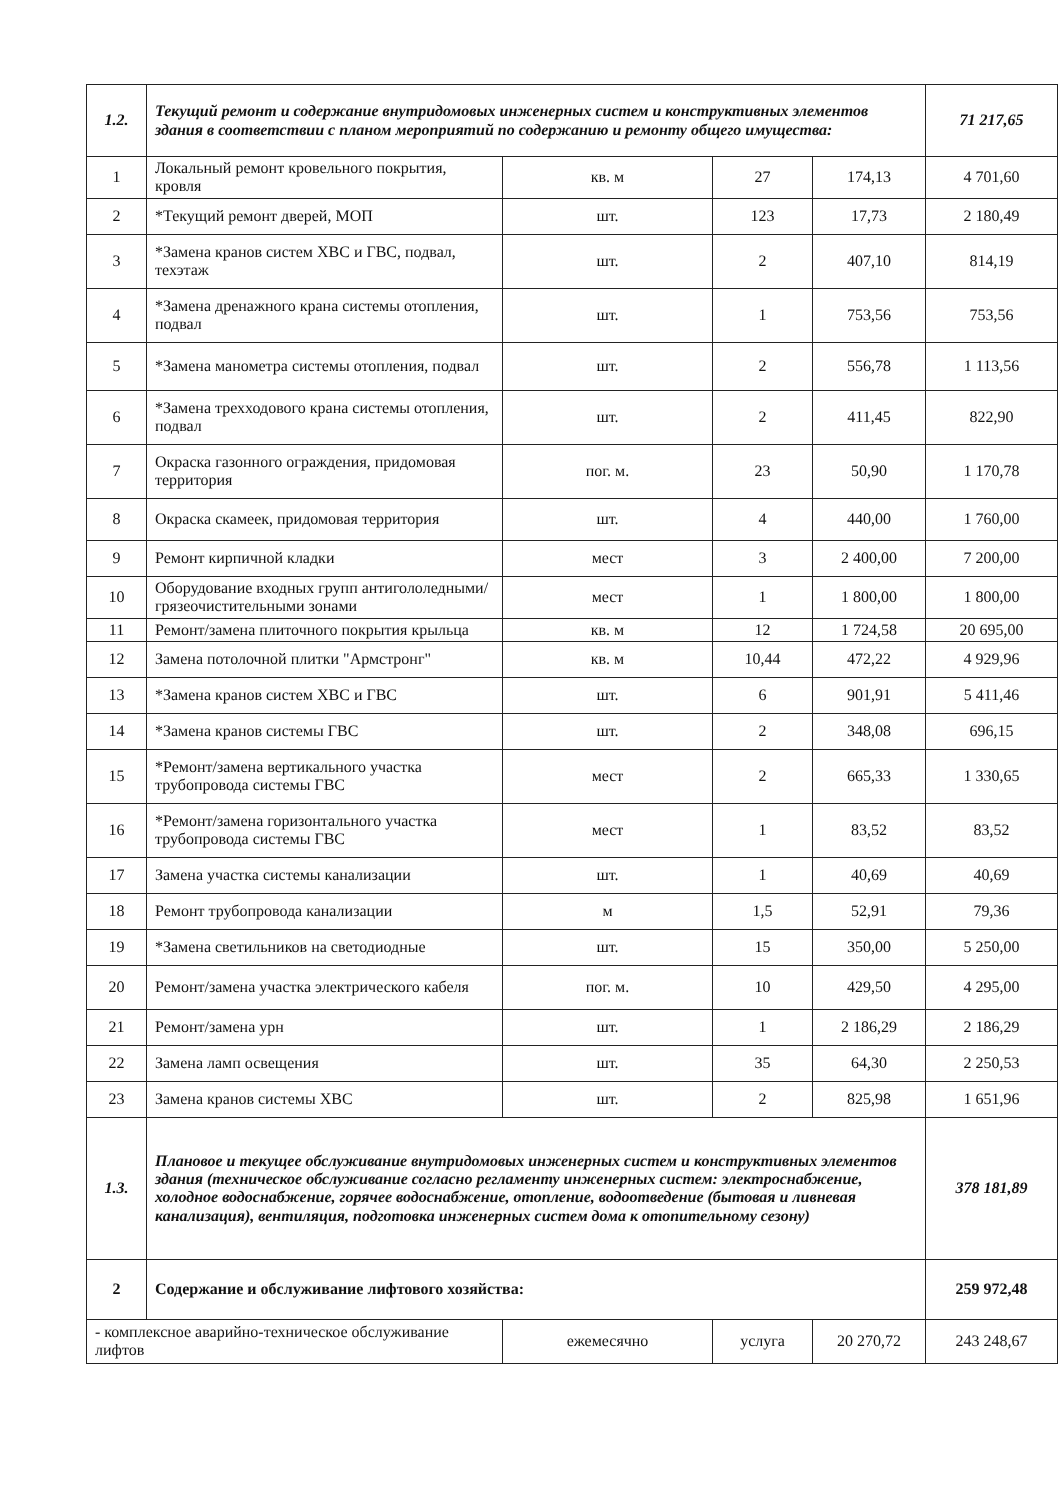| 1.2. | Текущий ремонт и содержание внутридомовых инженерных систем и конструктивных элементов здания в соответствии с планом мероприятий по содержанию и ремонту общего имущества: | | | | 71 217,65 |
| 1 | Локальный ремонт кровельного покрытия, кровля | кв. м | 27 | 174,13 | 4 701,60 |
| 2 | *Текущий ремонт дверей, МОП | шт. | 123 | 17,73 | 2 180,49 |
| 3 | *Замена кранов систем ХВС и ГВС, подвал, техэтаж | шт. | 2 | 407,10 | 814,19 |
| 4 | *Замена дренажного крана системы отопления, подвал | шт. | 1 | 753,56 | 753,56 |
| 5 | *Замена манометра системы отопления, подвал | шт. | 2 | 556,78 | 1 113,56 |
| 6 | *Замена трехходового крана системы отопления, подвал | шт. | 2 | 411,45 | 822,90 |
| 7 | Окраска газонного ограждения, придомовая территория | пог. м. | 23 | 50,90 | 1 170,78 |
| 8 | Окраска скамеек, придомовая территория | шт. | 4 | 440,00 | 1 760,00 |
| 9 | Ремонт кирпичной кладки | мест | 3 | 2 400,00 | 7 200,00 |
| 10 | Оборудование входных групп антигололедными/грязеочистительными зонами | мест | 1 | 1 800,00 | 1 800,00 |
| 11 | Ремонт/замена плиточного покрытия крыльца | кв. м | 12 | 1 724,58 | 20 695,00 |
| 12 | Замена потолочной плитки "Армстронг" | кв. м | 10,44 | 472,22 | 4 929,96 |
| 13 | *Замена кранов систем ХВС и ГВС | шт. | 6 | 901,91 | 5 411,46 |
| 14 | *Замена кранов системы ГВС | шт. | 2 | 348,08 | 696,15 |
| 15 | *Ремонт/замена вертикального участка трубопровода системы ГВС | мест | 2 | 665,33 | 1 330,65 |
| 16 | *Ремонт/замена горизонтального участка трубопровода системы ГВС | мест | 1 | 83,52 | 83,52 |
| 17 | Замена участка системы канализации | шт. | 1 | 40,69 | 40,69 |
| 18 | Ремонт трубопровода канализации | м | 1,5 | 52,91 | 79,36 |
| 19 | *Замена светильников на светодиодные | шт. | 15 | 350,00 | 5 250,00 |
| 20 | Ремонт/замена участка электрического кабеля | пог. м. | 10 | 429,50 | 4 295,00 |
| 21 | Ремонт/замена урн | шт. | 1 | 2 186,29 | 2 186,29 |
| 22 | Замена ламп освещения | шт. | 35 | 64,30 | 2 250,53 |
| 23 | Замена кранов системы ХВС | шт. | 2 | 825,98 | 1 651,96 |
| 1.3. | Плановое и текущее обслуживание внутридомовых инженерных систем и конструктивных элементов здания (техническое обслуживание согласно регламенту инженерных систем: электроснабжение, холодное водоснабжение, горячее водоснабжение, отопление, водоотведение (бытовая и ливневая канализация), вентиляция, подготовка инженерных систем дома к отопительному сезону) | | | | 378 181,89 |
| 2 | Содержание и обслуживание лифтового хозяйства: | | | | 259 972,48 |
| - комплексное аварийно-техническое обслуживание лифтов | | ежемесячно | услуга | 20 270,72 | 243 248,67 |